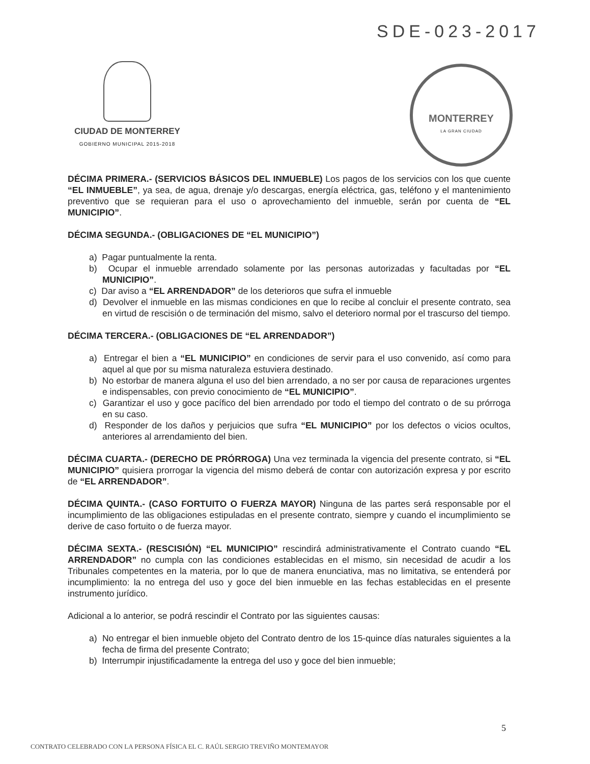SDE-023-2017
CIUDAD DE MONTERREY
GOBIERNO MUNICIPAL 2015-2018
MONTERREY
LA GRAN CIUDAD
DÉCIMA PRIMERA.- (SERVICIOS BÁSICOS DEL INMUEBLE) Los pagos de los servicios con los que cuente “EL INMUEBLE”, ya sea, de agua, drenaje y/o descargas, energía eléctrica, gas, teléfono y el mantenimiento preventivo que se requieran para el uso o aprovechamiento del inmueble, serán por cuenta de “EL MUNICIPIO”.
DÉCIMA SEGUNDA.- (OBLIGACIONES DE “EL MUNICIPIO”)
a) Pagar puntualmente la renta.
b) Ocupar el inmueble arrendado solamente por las personas autorizadas y facultadas por “EL MUNICIPIO”.
c) Dar aviso a “EL ARRENDADOR” de los deterioros que sufra el inmueble
d) Devolver el inmueble en las mismas condiciones en que lo recibe al concluir el presente contrato, sea en virtud de rescisión o de terminación del mismo, salvo el deterioro normal por el trascurso del tiempo.
DÉCIMA TERCERA.- (OBLIGACIONES DE “EL ARRENDADOR”)
a) Entregar el bien a “EL MUNICIPIO” en condiciones de servir para el uso convenido, así como para aquel al que por su misma naturaleza estuviera destinado.
b) No estorbar de manera alguna el uso del bien arrendado, a no ser por causa de reparaciones urgentes e indispensables, con previo conocimiento de “EL MUNICIPIO”.
c) Garantizar el uso y goce pacífico del bien arrendado por todo el tiempo del contrato o de su prórroga en su caso.
d) Responder de los daños y perjuicios que sufra “EL MUNICIPIO” por los defectos o vicios ocultos, anteriores al arrendamiento del bien.
DÉCIMA CUARTA.- (DERECHO DE PRÓRROGA) Una vez terminada la vigencia del presente contrato, si “EL MUNICIPIO” quisiera prorrogar la vigencia del mismo deberá de contar con autorización expresa y por escrito de “EL ARRENDADOR”.
DÉCIMA QUINTA.- (CASO FORTUITO O FUERZA MAYOR) Ninguna de las partes será responsable por el incumplimiento de las obligaciones estipuladas en el presente contrato, siempre y cuando el incumplimiento se derive de caso fortuito o de fuerza mayor.
DÉCIMA SEXTA.- (RESCISIÓN) “EL MUNICIPIO” rescindirá administrativamente el Contrato cuando “EL ARRENDADOR” no cumpla con las condiciones establecidas en el mismo, sin necesidad de acudir a los Tribunales competentes en la materia, por lo que de manera enunciativa, mas no limitativa, se entenderá por incumplimiento: la no entrega del uso y goce del bien inmueble en las fechas establecidas en el presente instrumento jurídico.
Adicional a lo anterior, se podrá rescindir el Contrato por las siguientes causas:
a) No entregar el bien inmueble objeto del Contrato dentro de los 15-quince días naturales siguientes a la fecha de firma del presente Contrato;
b) Interrumpir injustificadamente la entrega del uso y goce del bien inmueble;
5
CONTRATO CELEBRADO CON LA PERSONA FÍSICA EL C. RAÚL SERGIO TREVIÑO MONTEMAYOR